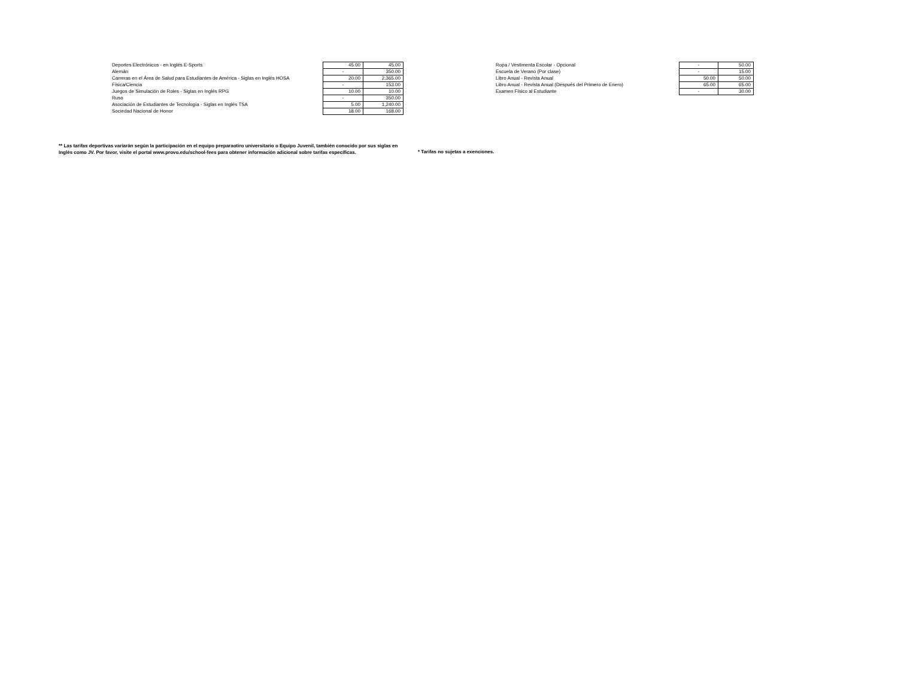| Deportes Electrónicos - en Inglés E-Sports | 45.00 | 45.00 |
| Alemán | - | 350.00 |
| Carreras en el Área de Salud para Estudiantes de América - Siglas en Inglés HOSA | 20.00 | 2,365.00 |
| Física/Ciencia | - | 153.00 |
| Juegos de Simulación de Roles - Siglas en Inglés RPG | 10.00 | 10.00 |
| Ruso | - | 350.00 |
| Asociación de Estudiantes de Tecnología - Siglas en Inglés TSA | 5.00 | 1,240.00 |
| Sociedad Nacional de Honor | 18.00 | 168.00 |
| Ropa / Vestimenta Escolar - Opcional | - | 50.00 |
| Escuela de Verano (Por clase) | - | 15.00 |
| Libro Anual - Revista Anual | 50.00 | 50.00 |
| Libro Anual - Revista Anual (Después del Primero de Enero) | 65.00 | 65.00 |
| Examen Físico al Estudiante | - | 30.00 |
** Las tarifas deportivas variarán según la participación en el equipo preparaotiro universitario o Equipo Juvenil, también conocido por sus siglas en Inglés como JV. Por favor, visite el portal www.provo.edu/school-fees para obtener información adicional sobre tarifas específicas.
* Tarifas no sujetas a exenciones.